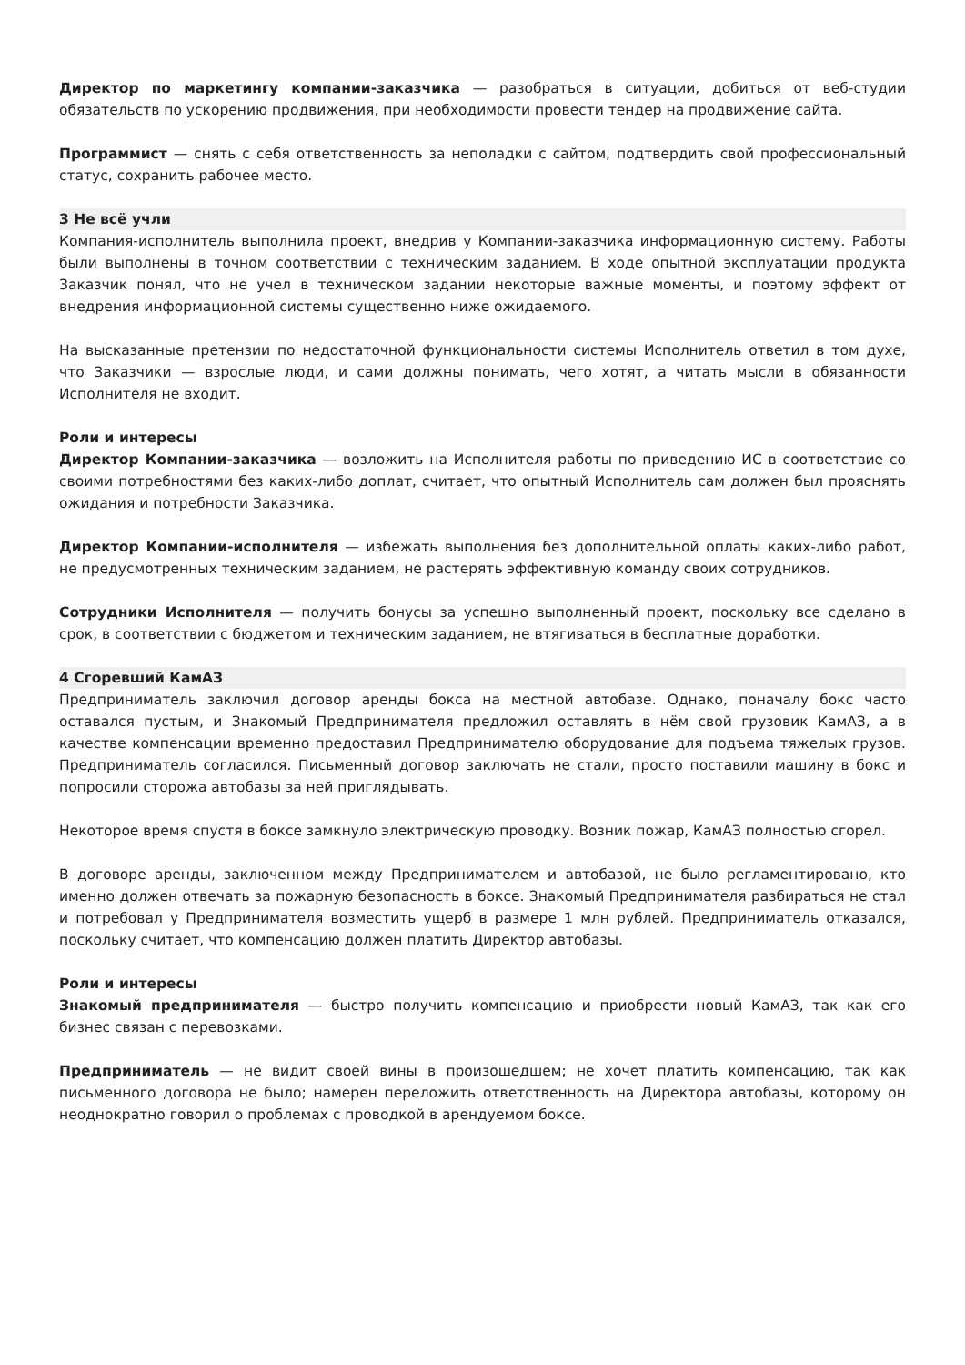Директор по маркетингу компании-заказчика — разобраться в ситуации, добиться от веб-студии обязательств по ускорению продвижения, при необходимости провести тендер на продвижение сайта.
Программист — снять с себя ответственность за неполадки с сайтом, подтвердить свой профессиональный статус, сохранить рабочее место.
3 Не всё учли
Компания-исполнитель выполнила проект, внедрив у Компании-заказчика информационную систему. Работы были выполнены в точном соответствии с техническим заданием. В ходе опытной эксплуатации продукта Заказчик понял, что не учел в техническом задании некоторые важные моменты, и поэтому эффект от внедрения информационной системы существенно ниже ожидаемого.
На высказанные претензии по недостаточной функциональности системы Исполнитель ответил в том духе, что Заказчики — взрослые люди, и сами должны понимать, чего хотят, а читать мысли в обязанности Исполнителя не входит.
Роли и интересы
Директор Компании-заказчика — возложить на Исполнителя работы по приведению ИС в соответствие со своими потребностями без каких-либо доплат, считает, что опытный Исполнитель сам должен был прояснять ожидания и потребности Заказчика.
Директор Компании-исполнителя — избежать выполнения без дополнительной оплаты каких-либо работ, не предусмотренных техническим заданием, не растерять эффективную команду своих сотрудников.
Сотрудники Исполнителя — получить бонусы за успешно выполненный проект, поскольку все сделано в срок, в соответствии с бюджетом и техническим заданием, не втягиваться в бесплатные доработки.
4 Сгоревший КамАЗ
Предприниматель заключил договор аренды бокса на местной автобазе. Однако, поначалу бокс часто оставался пустым, и Знакомый Предпринимателя предложил оставлять в нём свой грузовик КамАЗ, а в качестве компенсации временно предоставил Предпринимателю оборудование для подъема тяжелых грузов. Предприниматель согласился. Письменный договор заключать не стали, просто поставили машину в бокс и попросили сторожа автобазы за ней приглядывать.
Некоторое время спустя в боксе замкнуло электрическую проводку. Возник пожар, КамАЗ полностью сгорел.
В договоре аренды, заключенном между Предпринимателем и автобазой, не было регламентировано, кто именно должен отвечать за пожарную безопасность в боксе. Знакомый Предпринимателя разбираться не стал и потребовал у Предпринимателя возместить ущерб в размере 1 млн рублей. Предприниматель отказался, поскольку считает, что компенсацию должен платить Директор автобазы.
Роли и интересы
Знакомый предпринимателя — быстро получить компенсацию и приобрести новый КамАЗ, так как его бизнес связан с перевозками.
Предприниматель — не видит своей вины в произошедшем; не хочет платить компенсацию, так как письменного договора не было; намерен переложить ответственность на Директора автобазы, которому он неоднократно говорил о проблемах с проводкой в арендуемом боксе.